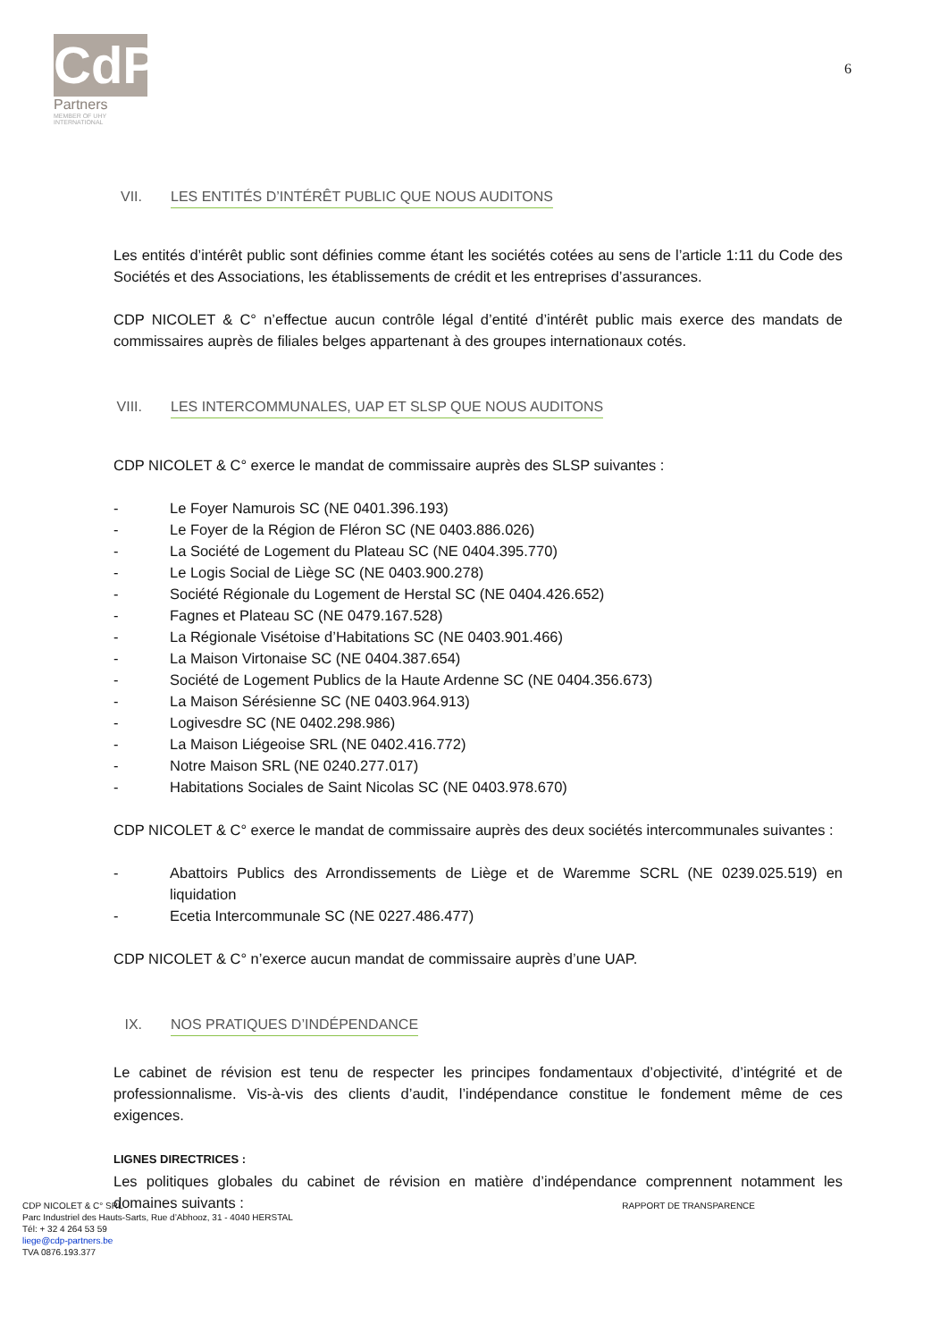CdP
Partners
MEMBER OF UHY INTERNATIONAL
6
VII. LES ENTITÉS D’INTÉRÊT PUBLIC QUE NOUS AUDITONS
Les entités d’intérêt public sont définies comme étant les sociétés cotées au sens de l’article 1:11 du Code des Sociétés et des Associations, les établissements de crédit et les entreprises d’assurances.
CDP NICOLET & C° n’effectue aucun contrôle légal d’entité d’intérêt public mais exerce des mandats de commissaires auprès de filiales belges appartenant à des groupes internationaux cotés.
VIII. LES INTERCOMMUNALES, UAP ET SLSP QUE NOUS AUDITONS
CDP NICOLET & C° exerce le mandat de commissaire auprès des SLSP suivantes :
- Le Foyer Namurois SC (NE 0401.396.193)
- Le Foyer de la Région de Fléron SC (NE 0403.886.026)
- La Société de Logement du Plateau SC (NE 0404.395.770)
- Le Logis Social de Liège SC (NE 0403.900.278)
- Société Régionale du Logement de Herstal SC (NE 0404.426.652)
- Fagnes et Plateau SC (NE 0479.167.528)
- La Régionale Visétoise d’Habitations SC (NE 0403.901.466)
- La Maison Virtonaise SC (NE 0404.387.654)
- Société de Logement Publics de la Haute Ardenne SC (NE 0404.356.673)
- La Maison Sérésienne SC (NE 0403.964.913)
- Logivesdre SC (NE 0402.298.986)
- La Maison Liégeoise SRL (NE 0402.416.772)
- Notre Maison SRL (NE 0240.277.017)
- Habitations Sociales de Saint Nicolas SC (NE 0403.978.670)
CDP NICOLET & C° exerce le mandat de commissaire auprès des deux sociétés intercommunales suivantes :
- Abattoirs Publics des Arrondissements de Liège et de Waremme SCRL (NE 0239.025.519) en liquidation
- Ecetia Intercommunale SC (NE 0227.486.477)
CDP NICOLET & C° n’exerce aucun mandat de commissaire auprès d’une UAP.
IX. NOS PRATIQUES D’INDÉPENDANCE
Le cabinet de révision est tenu de respecter les principes fondamentaux d’objectivité, d’intégrité et de professionnalisme. Vis-à-vis des clients d’audit, l’indépendance constitue le fondement même de ces exigences.
LIGNES DIRECTRICES :
Les politiques globales du cabinet de révision en matière d’indépendance comprennent notamment les domaines suivants :
CDP NICOLET & C° SRL
Parc Industriel des Hauts-Sarts, Rue d’Abhooz, 31 - 4040 HERSTAL
Tél: + 32 4 264 53 59
liege@cdp-partners.be
TVA 0876.193.377
RAPPORT DE TRANSPARENCE